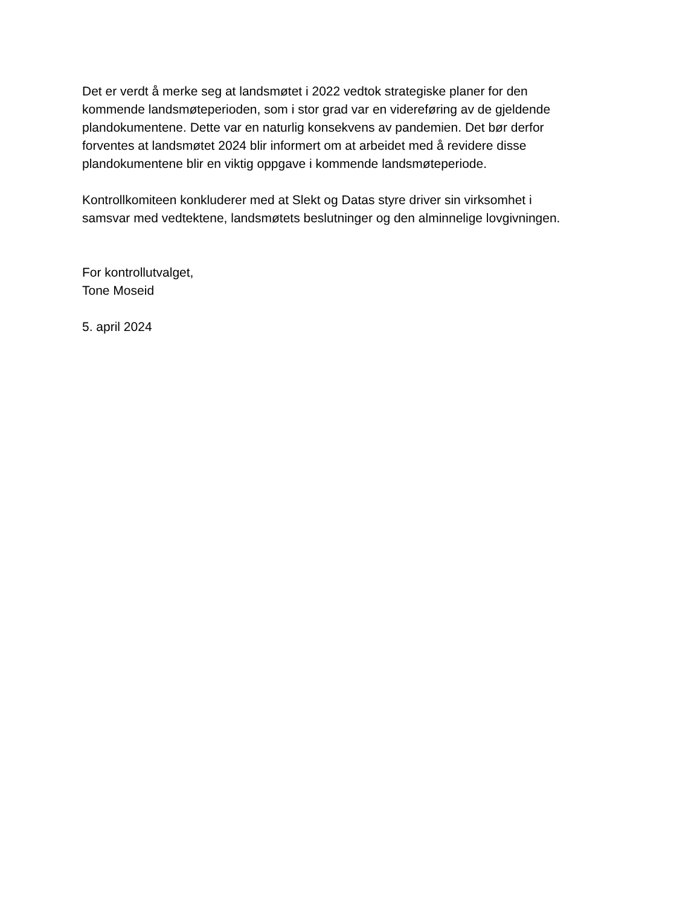Det er verdt å merke seg at landsmøtet i 2022 vedtok strategiske planer for den
kommende landsmøteperioden, som i stor grad var en videreføring av de gjeldende
plandokumentene. Dette var en naturlig konsekvens av pandemien. Det bør derfor
forventes at landsmøtet 2024 blir informert om at arbeidet med å revidere disse
plandokumentene blir en viktig oppgave i kommende landsmøteperiode.
Kontrollkomiteen konkluderer med at Slekt og Datas styre driver sin virksomhet i
samsvar med vedtektene, landsmøtets beslutninger og den alminnelige lovgivningen.
For kontrollutvalget,
Tone Moseid
5. april 2024